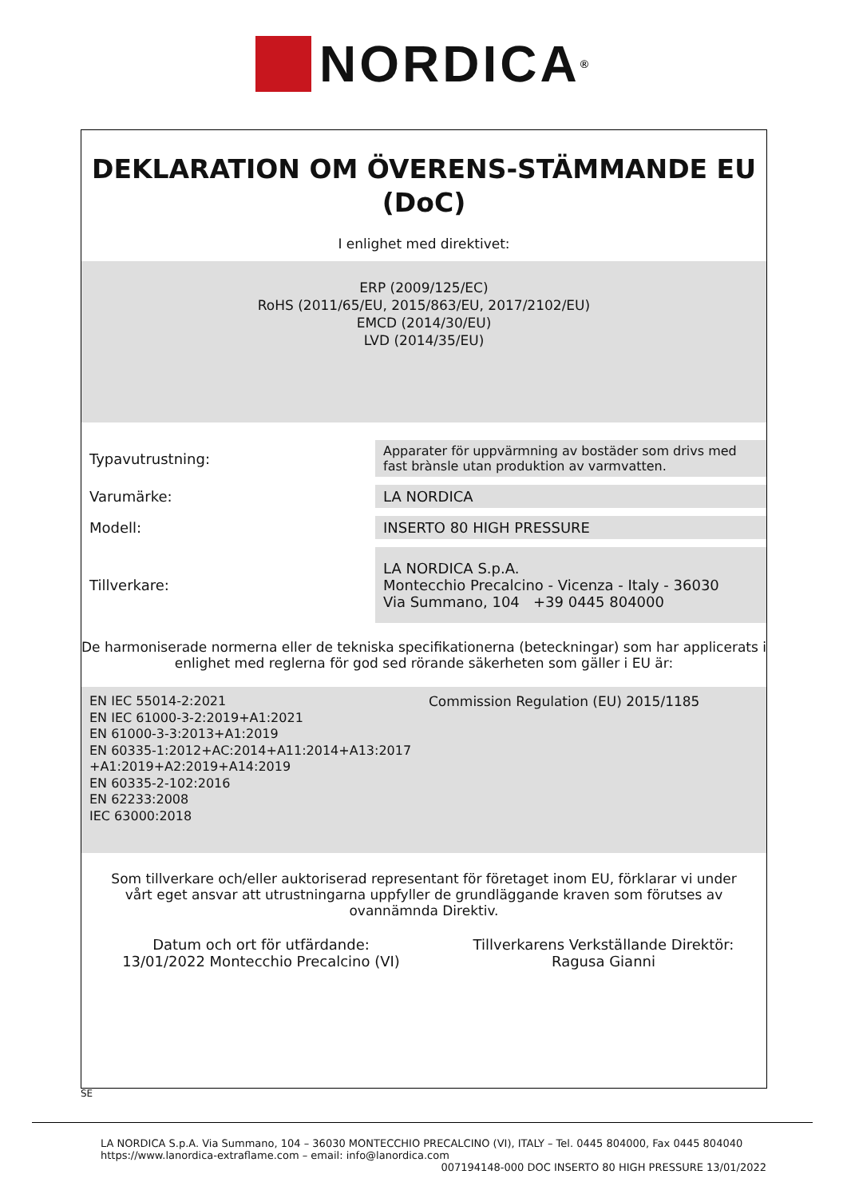NORDICA<sup>®</sup>
DEKLARATION OM ÖVERENS-STÄMMANDE EU
(DoC)
I enlighet med direktivet:
ERP (2009/125/EC)
RoHS (2011/65/EU, 2015/863/EU, 2017/2102/EU)
EMCD (2014/30/EU)
LVD (2014/35/EU)
| Typavutrustning: | Apparater för uppvärmning av bostäder som drivs med fast brànsle utan produktion av varmvatten. |
| Varumärke: | LA NORDICA |
| Modell: | INSERTO 80 HIGH PRESSURE |
| Tillverkare: | LA NORDICA S.p.A. Montecchio Precalcino - Vicenza - Italy - 36030 Via Summano, 104 +39 0445 804000 |
De harmoniserade normerna eller de tekniska specifikationerna (beteckningar) som har applicerats i enlighet med reglerna för god sed rörande säkerheten som gäller i EU är:
EN IEC 55014-2:2021
EN IEC 61000-3-2:2019+A1:2021
EN 61000-3-3:2013+A1:2019
EN 60335-1:2012+AC:2014+A11:2014+A13:2017 +A1:2019+A2:2019+A14:2019
EN 60335-2-102:2016
EN 62233:2008
IEC 63000:2018
Commission Regulation (EU) 2015/1185
Som tillverkare och/eller auktoriserad representant för företaget inom EU, förklarar vi under vårt eget ansvar att utrustningarna uppfyller de grundläggande kraven som förutses av ovannämnda Direktiv.
Datum och ort för utfärdande:
13/01/2022 Montecchio Precalcino (VI)
Tillverkarens Verkställande Direktör:
Ragusa Gianni
SE
LA NORDICA S.p.A. Via Summano, 104 – 36030 MONTECCHIO PRECALCINO (VI), ITALY – Tel. 0445 804000, Fax 0445 804040
https://www.lanordica-extraflame.com – email: info@lanordica.com
007194148-000 DOC INSERTO 80 HIGH PRESSURE 13/01/2022